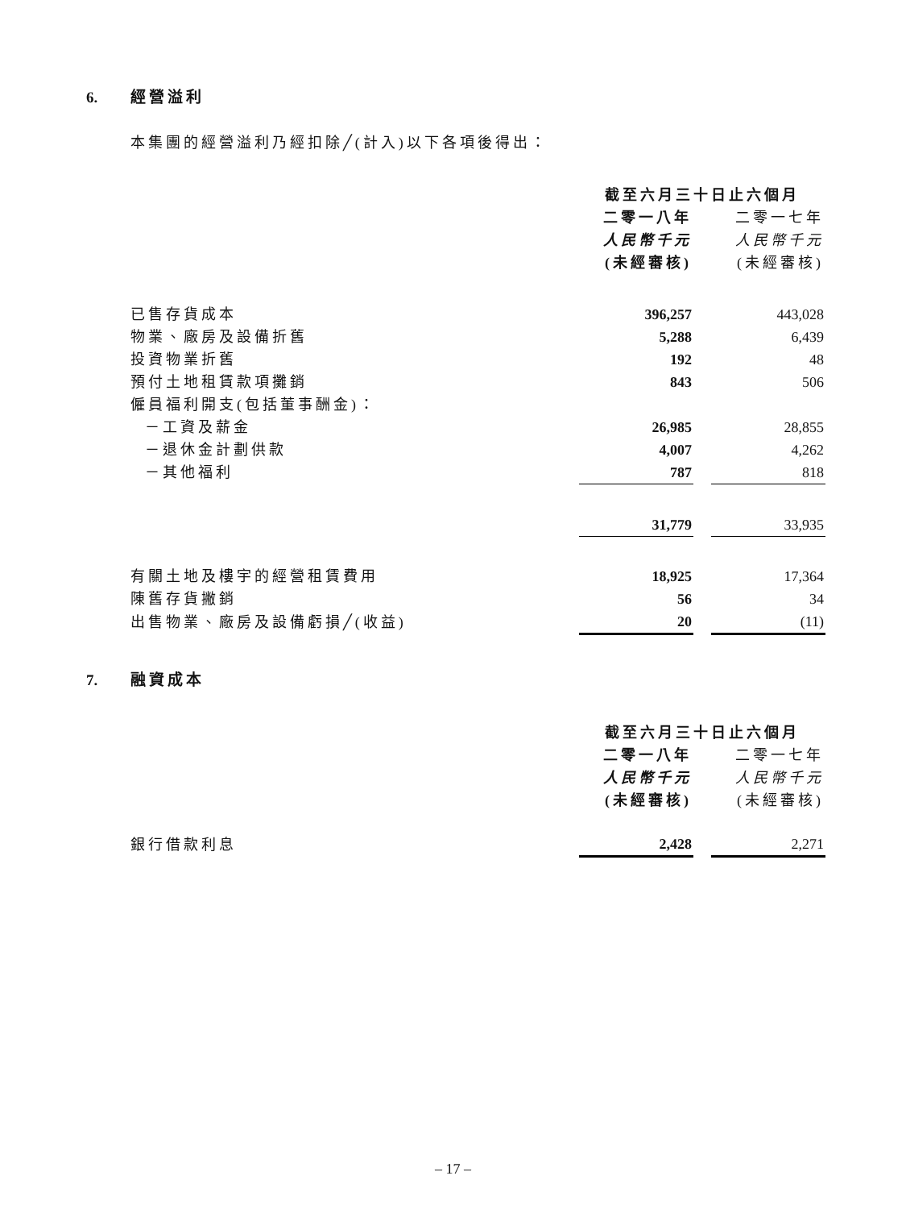6. 經營溢利
本集團的經營溢利乃經扣除╱(計入)以下各項後得出：
| | 截至六月三十日止六個月 | | |
| | 二零一八年 | | 二零一七年 |
| | 人民幣千元 | | 人民幣千元 |
| | (未經審核) | | (未經審核) |
| 已售存貨成本 | 396,257 | | 443,028 |
| 物業、廠房及設備折舊 | 5,288 | | 6,439 |
| 投資物業折舊 | 192 | | 48 |
| 預付土地租賃款項攤銷 | 843 | | 506 |
| 僱員福利開支(包括董事酬金)： | | | |
| －工資及薪金 | 26,985 | | 28,855 |
| －退休金計劃供款 | 4,007 | | 4,262 |
| －其他福利 | 787 | | 818 |
| | 31,779 | | 33,935 |
| 有關土地及樓宇的經營租賃費用 | 18,925 | | 17,364 |
| 陳舊存貨撇銷 | 56 | | 34 |
| 出售物業、廠房及設備虧損╱(收益) | 20 | | (11) |
7. 融資成本
| | 截至六月三十日止六個月 | | |
| | 二零一八年 | | 二零一七年 |
| | 人民幣千元 | | 人民幣千元 |
| | (未經審核) | | (未經審核) |
| 銀行借款利息 | 2,428 | | 2,271 |
– 17 –